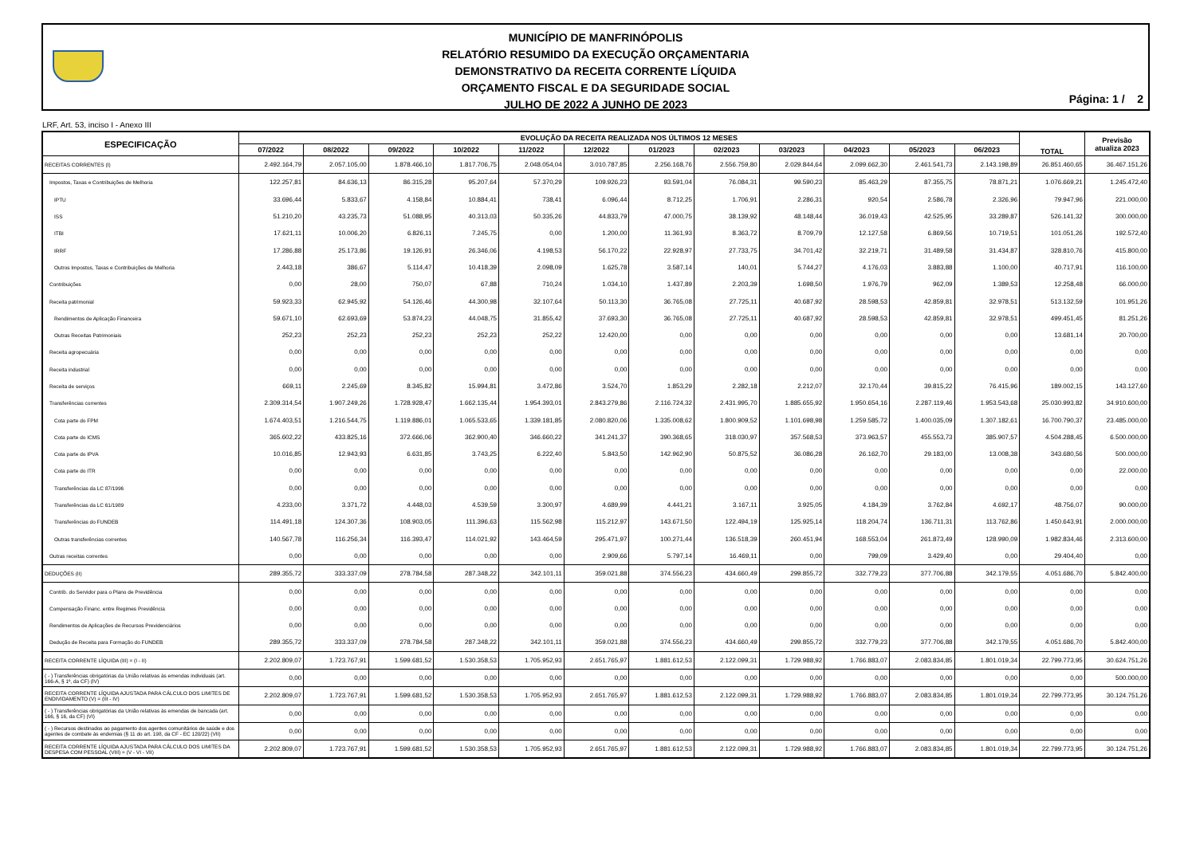MUNICÍPIO DE MANFRINÓPOLIS
RELATÓRIO RESUMIDO DA EXECUÇÃO ORÇAMENTARIA
DEMONSTRATIVO DA RECEITA CORRENTE LÍQUIDA
ORÇAMENTO FISCAL E DA SEGURIDADE SOCIAL
JULHO DE 2022 A JUNHO DE 2023
Página: 1 / 2
LRF, Art. 53, inciso I - Anexo III
| ESPECIFICAÇÃO | EVOLUÇÃO DA RECEITA REALIZADA NOS ÚLTIMOS 12 MESES | | | | | | | | | | | | TOTAL | Previsão atualiza 2023 |
| --- | --- | --- | --- | --- | --- | --- | --- | --- | --- | --- | --- | --- | --- | --- |
| | 07/2022 | 08/2022 | 09/2022 | 10/2022 | 11/2022 | 12/2022 | 01/2023 | 02/2023 | 03/2023 | 04/2023 | 05/2023 | 06/2023 | | |
| RECEITAS CORRENTES (I) | 2.492.164,79 | 2.057.105,00 | 1.878.466,10 | 1.817.706,75 | 2.048.054,04 | 3.010.787,85 | 2.256.168,76 | 2.556.759,80 | 2.029.844,64 | 2.099.662,30 | 2.461.541,73 | 2.143.198,89 | 26.851.460,65 | 36.467.151,26 |
| Impostos, Taxas e Contribuições de Melhoria | 122.257,81 | 84.636,13 | 86.315,28 | 95.207,64 | 57.370,29 | 109.926,23 | 93.591,04 | 76.084,31 | 99.590,23 | 85.463,29 | 87.355,75 | 78.871,21 | 1.076.669,21 | 1.245.472,40 |
| IPTU | 33.696,44 | 5.833,67 | 4.158,84 | 10.884,41 | 738,41 | 6.096,44 | 8.712,25 | 1.706,91 | 2.286,31 | 920,54 | 2.586,78 | 2.326,96 | 79.947,96 | 221.000,00 |
| ISS | 51.210,20 | 43.235,73 | 51.088,95 | 40.313,03 | 50.335,26 | 44.833,79 | 47.000,75 | 38.139,92 | 48.148,44 | 36.019,43 | 42.525,95 | 33.289,87 | 526.141,32 | 300.000,00 |
| ITBI | 17.621,11 | 10.006,20 | 6.826,11 | 7.245,75 | 0,00 | 1.200,00 | 11.361,93 | 8.363,72 | 8.709,79 | 12.127,58 | 6.869,56 | 10.719,51 | 101.051,26 | 192.572,40 |
| IRRF | 17.286,88 | 25.173,86 | 19.126,91 | 26.346,06 | 4.198,53 | 56.170,22 | 22.928,97 | 27.733,75 | 34.701,42 | 32.219,71 | 31.489,58 | 31.434,87 | 328.810,76 | 415.800,00 |
| Outros Impostos, Taxas e Contribuições de Melhoria | 2.443,18 | 386,67 | 5.114,47 | 10.418,39 | 2.098,09 | 1.625,78 | 3.587,14 | 140,01 | 5.744,27 | 4.176,03 | 3.883,88 | 1.100,00 | 40.717,91 | 116.100,00 |
| Contribuições | 0,00 | 28,00 | 750,07 | 67,88 | 710,24 | 1.034,10 | 1.437,89 | 2.203,39 | 1.698,50 | 1.976,79 | 962,09 | 1.389,53 | 12.258,48 | 66.000,00 |
| Receita patrimonial | 59.923,33 | 62.945,92 | 54.126,46 | 44.300,98 | 32.107,64 | 50.113,30 | 36.765,08 | 27.725,11 | 40.687,92 | 28.598,53 | 42.859,81 | 32.978,51 | 513.132,59 | 101.951,26 |
| Rendimentos de Aplicação Financeira | 59.671,10 | 62.693,69 | 53.874,23 | 44.048,75 | 31.855,42 | 37.693,30 | 36.765,08 | 27.725,11 | 40.687,92 | 28.598,53 | 42.859,81 | 32.978,51 | 499.451,45 | 81.251,26 |
| Outras Receitas Patrimoniais | 252,23 | 252,23 | 252,23 | 252,23 | 252,22 | 12.420,00 | 0,00 | 0,00 | 0,00 | 0,00 | 0,00 | 0,00 | 13.681,14 | 20.700,00 |
| Receita agropecuária | 0,00 | 0,00 | 0,00 | 0,00 | 0,00 | 0,00 | 0,00 | 0,00 | 0,00 | 0,00 | 0,00 | 0,00 | 0,00 | 0,00 |
| Receita industrial | 0,00 | 0,00 | 0,00 | 0,00 | 0,00 | 0,00 | 0,00 | 0,00 | 0,00 | 0,00 | 0,00 | 0,00 | 0,00 | 0,00 |
| Receita de serviços | 669,11 | 2.245,69 | 8.345,82 | 15.994,81 | 3.472,86 | 3.524,70 | 1.853,29 | 2.282,18 | 2.212,07 | 32.170,44 | 39.815,22 | 76.415,96 | 189.002,15 | 143.127,60 |
| Transferências correntes | 2.309.314,54 | 1.907.249,26 | 1.728.928,47 | 1.662.135,44 | 1.954.393,01 | 2.843.279,86 | 2.116.724,32 | 2.431.995,70 | 1.885.655,92 | 1.950.654,16 | 2.287.119,46 | 1.953.543,68 | 25.030.993,82 | 34.910.600,00 |
| Cota parte do FPM | 1.674.403,51 | 1.216.544,75 | 1.119.886,01 | 1.065.533,65 | 1.339.181,85 | 2.080.820,06 | 1.335.008,62 | 1.800.909,52 | 1.101.698,98 | 1.259.585,72 | 1.400.035,09 | 1.307.182,61 | 16.700.790,37 | 23.485.000,00 |
| Cota parte do ICMS | 365.602,22 | 433.825,16 | 372.666,06 | 362.900,40 | 346.660,22 | 341.241,37 | 390.368,65 | 318.030,97 | 357.568,53 | 373.963,57 | 455.553,73 | 385.907,57 | 4.504.288,45 | 6.500.000,00 |
| Cota parte do IPVA | 10.016,85 | 12.943,93 | 6.631,85 | 3.743,25 | 6.222,40 | 5.843,50 | 142.962,90 | 50.875,52 | 36.086,28 | 26.162,70 | 29.183,00 | 13.008,38 | 343.680,56 | 500.000,00 |
| Cota parte do ITR | 0,00 | 0,00 | 0,00 | 0,00 | 0,00 | 0,00 | 0,00 | 0,00 | 0,00 | 0,00 | 0,00 | 0,00 | 0,00 | 22.000,00 |
| Transferências da LC 87/1996 | 0,00 | 0,00 | 0,00 | 0,00 | 0,00 | 0,00 | 0,00 | 0,00 | 0,00 | 0,00 | 0,00 | 0,00 | 0,00 | 0,00 |
| Transferências da LC 61/1989 | 4.233,00 | 3.371,72 | 4.448,03 | 4.539,59 | 3.300,97 | 4.689,99 | 4.441,21 | 3.167,11 | 3.925,05 | 4.184,39 | 3.762,84 | 4.692,17 | 48.756,07 | 90.000,00 |
| Transferências do FUNDEB | 114.491,18 | 124.307,36 | 108.903,05 | 111.396,63 | 115.562,98 | 115.212,97 | 143.671,50 | 122.494,19 | 125.925,14 | 118.204,74 | 136.711,31 | 113.762,86 | 1.450.643,91 | 2.000.000,00 |
| Outras transferências correntes | 140.567,78 | 116.256,34 | 116.393,47 | 114.021,92 | 143.464,59 | 295.471,97 | 100.271,44 | 136.518,39 | 260.451,94 | 168.553,04 | 261.873,49 | 128.990,09 | 1.982.834,46 | 2.313.600,00 |
| Outras receitas correntes | 0,00 | 0,00 | 0,00 | 0,00 | 0,00 | 2.909,66 | 5.797,14 | 16.469,11 | 0,00 | 799,09 | 3.429,40 | 0,00 | 29.404,40 | 0,00 |
| DEDUÇÕES (II) | 289.355,72 | 333.337,09 | 278.784,58 | 287.348,22 | 342.101,11 | 359.021,88 | 374.556,23 | 434.660,49 | 299.855,72 | 332.779,23 | 377.706,88 | 342.179,55 | 4.051.686,70 | 5.842.400,00 |
| Contrib. do Servidor para o Plano de Previdência | 0,00 | 0,00 | 0,00 | 0,00 | 0,00 | 0,00 | 0,00 | 0,00 | 0,00 | 0,00 | 0,00 | 0,00 | 0,00 | 0,00 |
| Compensação Financ. entre Regimes Previdência | 0,00 | 0,00 | 0,00 | 0,00 | 0,00 | 0,00 | 0,00 | 0,00 | 0,00 | 0,00 | 0,00 | 0,00 | 0,00 | 0,00 |
| Rendimentos de Aplicações de Recursos Previdenciários | 0,00 | 0,00 | 0,00 | 0,00 | 0,00 | 0,00 | 0,00 | 0,00 | 0,00 | 0,00 | 0,00 | 0,00 | 0,00 | 0,00 |
| Dedução de Receita para Formação do FUNDEB | 289.355,72 | 333.337,09 | 278.784,58 | 287.348,22 | 342.101,11 | 359.021,88 | 374.556,23 | 434.660,49 | 299.855,72 | 332.779,23 | 377.706,88 | 342.179,55 | 4.051.686,70 | 5.842.400,00 |
| RECEITA CORRENTE LÍQUIDA (III) = (I - II) | 2.202.809,07 | 1.723.767,91 | 1.599.681,52 | 1.530.358,53 | 1.705.952,93 | 2.651.765,97 | 1.881.612,53 | 2.122.099,31 | 1.729.988,92 | 1.766.883,07 | 2.083.834,85 | 1.801.019,34 | 22.799.773,95 | 30.624.751,26 |
| ( - ) Transferências obrigatórias da União relativas às emendas individuais (art. 166-A, § 1º, da CF) (IV) | 0,00 | 0,00 | 0,00 | 0,00 | 0,00 | 0,00 | 0,00 | 0,00 | 0,00 | 0,00 | 0,00 | 0,00 | 0,00 | 500.000,00 |
| RECEITA CORRENTE LÍQUIDA AJUSTADA PARA CÁLCULO DOS LIMITES DE ENDIVIDAMENTO (V) = (III - IV) | 2.202.809,07 | 1.723.767,91 | 1.599.681,52 | 1.530.358,53 | 1.705.952,93 | 2.651.765,97 | 1.881.612,53 | 2.122.099,31 | 1.729.988,92 | 1.766.883,07 | 2.083.834,85 | 1.801.019,34 | 22.799.773,95 | 30.124.751,26 |
| ( - ) Transferências obrigatórias da União relativas às emendas de bancada (art. 166, § 16, da CF) (VI) | 0,00 | 0,00 | 0,00 | 0,00 | 0,00 | 0,00 | 0,00 | 0,00 | 0,00 | 0,00 | 0,00 | 0,00 | 0,00 | 0,00 |
| ( - ) Recursos destinados ao pagamento dos agentes comunitários de saúde e dos agentes de combate às endemias (§ 11 do art. 198, da CF - EC 120/22) (VII) | 0,00 | 0,00 | 0,00 | 0,00 | 0,00 | 0,00 | 0,00 | 0,00 | 0,00 | 0,00 | 0,00 | 0,00 | 0,00 | 0,00 |
| RECEITA CORRENTE LÍQUIDA AJUSTADA PARA CÁLCULO DOS LIMITES DA DESPESA COM PESSOAL (VIII) = (V - VI - VII) | 2.202.809,07 | 1.723.767,91 | 1.599.681,52 | 1.530.358,53 | 1.705.952,93 | 2.651.765,97 | 1.881.612,53 | 2.122.099,31 | 1.729.988,92 | 1.766.883,07 | 2.083.834,85 | 1.801.019,34 | 22.799.773,95 | 30.124.751,26 |